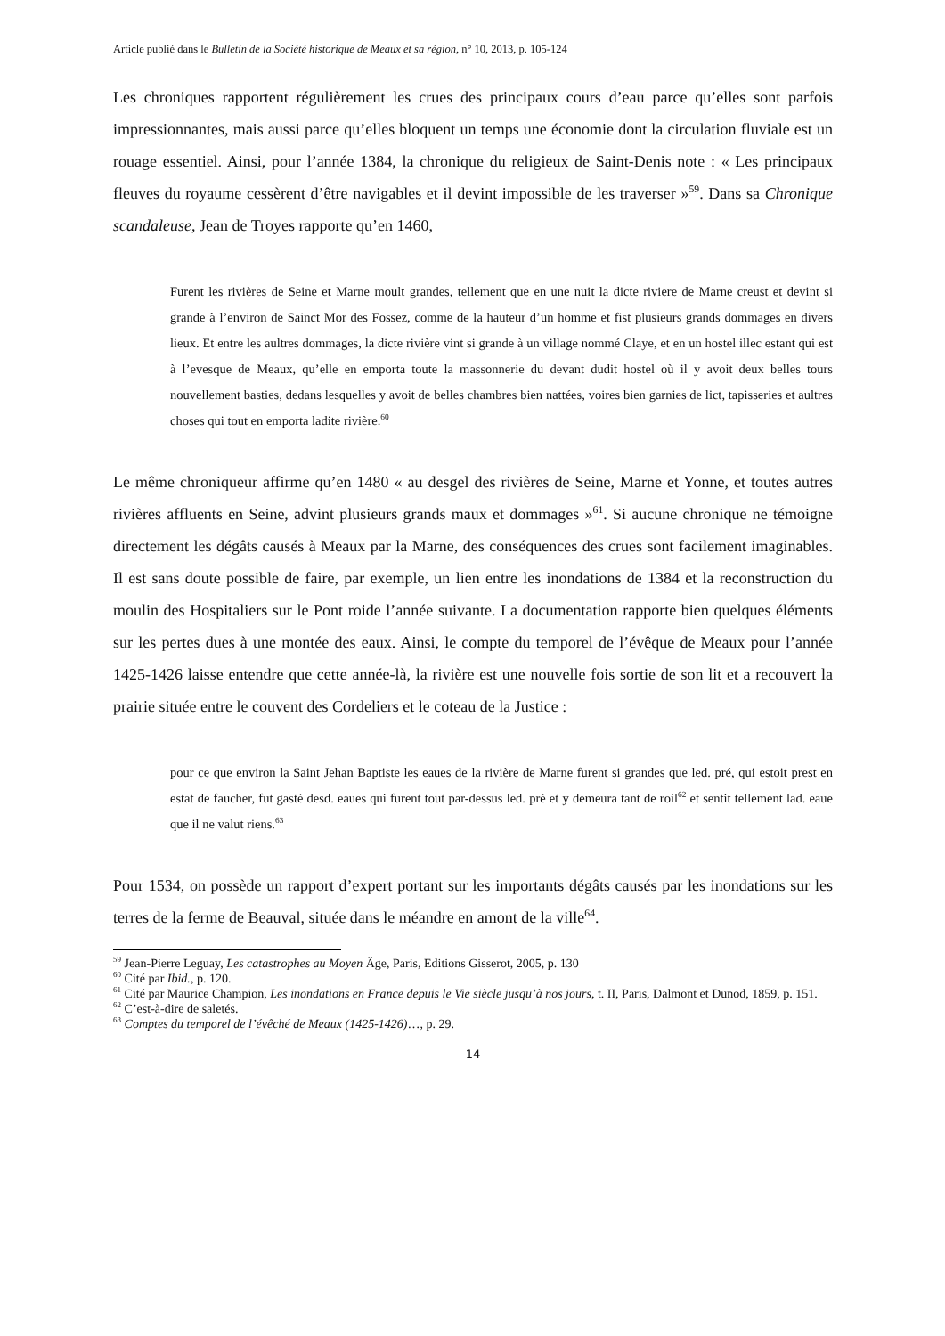Article publié dans le Bulletin de la Société historique de Meaux et sa région, n° 10, 2013, p. 105-124
Les chroniques rapportent régulièrement les crues des principaux cours d’eau parce qu’elles sont parfois impressionnantes, mais aussi parce qu’elles bloquent un temps une économie dont la circulation fluviale est un rouage essentiel. Ainsi, pour l’année 1384, la chronique du religieux de Saint-Denis note : « Les principaux fleuves du royaume cessèrent d’être navigables et il devint impossible de les traverser »<sup>59</sup>. Dans sa Chronique scandaleuse, Jean de Troyes rapporte qu’en 1460,
Furent les rivières de Seine et Marne moult grandes, tellement que en une nuit la dicte riviere de Marne creust et devint si grande à l’environ de Sainct Mor des Fossez, comme de la hauteur d’un homme et fist plusieurs grands dommages en divers lieux. Et entre les aultres dommages, la dicte rivière vint si grande à un village nommé Claye, et en un hostel illec estant qui est à l’evesque de Meaux, qu’elle en emporta toute la massonnerie du devant dudit hostel où il y avoit deux belles tours nouvellement basties, dedans lesquelles y avoit de belles chambres bien nattées, voires bien garnies de lict, tapisseries et aultres choses qui tout en emporta ladite rivière.<sup>60</sup>
Le même chroniqueur affirme qu’en 1480 « au desgel des rivières de Seine, Marne et Yonne, et toutes autres rivières affluents en Seine, advint plusieurs grands maux et dommages »<sup>61</sup>. Si aucune chronique ne témoigne directement les dégâts causés à Meaux par la Marne, des conséquences des crues sont facilement imaginables. Il est sans doute possible de faire, par exemple, un lien entre les inondations de 1384 et la reconstruction du moulin des Hospitaliers sur le Pont roide l’année suivante. La documentation rapporte bien quelques éléments sur les pertes dues à une montée des eaux. Ainsi, le compte du temporel de l’évêque de Meaux pour l’année 1425-1426 laisse entendre que cette année-là, la rivière est une nouvelle fois sortie de son lit et a recouvert la prairie située entre le couvent des Cordeliers et le coteau de la Justice :
pour ce que environ la Saint Jehan Baptiste les eaues de la rivière de Marne furent si grandes que led. pré, qui estoit prest en estat de faucher, fut gasté desd. eaues qui furent tout par-dessus led. pré et y demeura tant de roil<sup>62</sup> et sentit tellement lad. eaue que il ne valut riens.<sup>63</sup>
Pour 1534, on possède un rapport d’expert portant sur les importants dégâts causés par les inondations sur les terres de la ferme de Beauval, située dans le méandre en amont de la ville<sup>64</sup>.
<sup>59</sup> Jean-Pierre Leguay, Les catastrophes au Moyen Âge, Paris, Editions Gisserot, 2005, p. 130
<sup>60</sup> Cité par Ibid., p. 120.
<sup>61</sup> Cité par Maurice Champion, Les inondations en France depuis le Vie siècle jusqu’à nos jours, t. II, Paris, Dalmont et Dunod, 1859, p. 151.
<sup>62</sup> C’est-à-dire de saletés.
<sup>63</sup> Comptes du temporel de l’évêché de Meaux (1425-1426)…, p. 29.
14